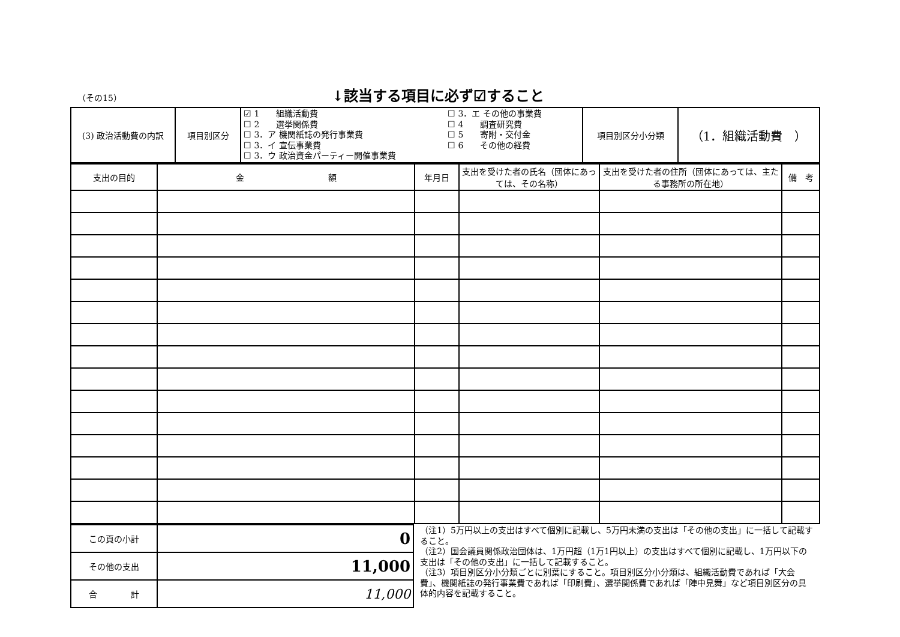（その15） ↓該当する項目に必ず☑すること
| (3) 政治活動費の内訳 | 項目別区分 | ☑ 1 組織活動費 ☐ 3．エ その他の事業費 ☐ 2 選挙関係費 ☐ 4 調査研究費 ☐ 3．ア 機関紙誌の発行事業費 ☐ 5 寄附・交付金 ☐ 3．イ 宣伝事業費 ☐ 6 その他の経費 ☐ 3．ウ 政治資金パーティー開催事業費 | 項目別区分小分類 | （1．組織活動費 ） |
| 支出の目的 | 金 額 | 年月日 | 支出を受けた者の氏名（団体にあっては、その名称） | 支出を受けた者の住所（団体にあっては、主たる事務所の所在地） | 備 考 |
| --- | --- | --- | --- | --- | --- |
| この頁の小計 | 0 |
| その他の支出 | 11,000 |
| 合 計 | 11,000 |
（注1）5万円以上の支出はすべて個別に記載し、5万円未満の支出は「その他の支出」に一括して記載すること。
（注2）国会議員関係政治団体は、1万円超（1万1円以上）の支出はすべて個別に記載し、1万円以下の支出は「その他の支出」に一括して記載すること。
（注3）項目別区分小分類ごとに別葉にすること。項目別区分小分類は、組織活動費であれば「大会費」、機関紙誌の発行事業費であれば「印刷費」、選挙関係費であれば「陣中見舞」など項目別区分の具体的内容を記載すること。